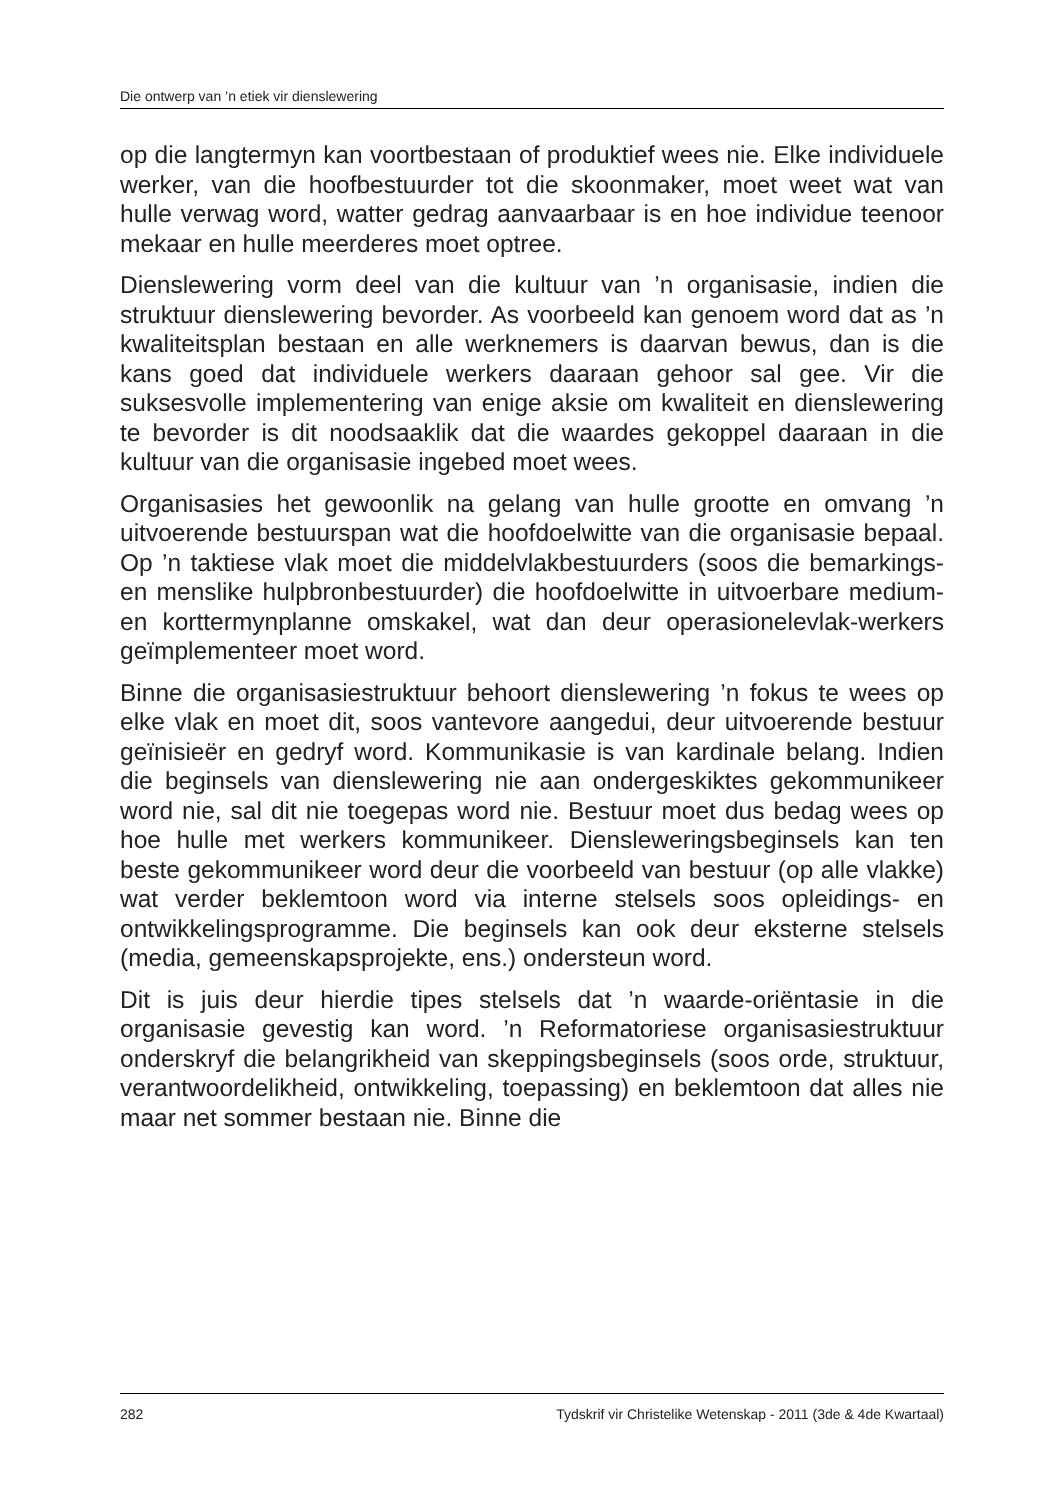Die ontwerp van ’n etiek vir dienslewering
op die langtermyn kan voortbestaan of produktief wees nie. Elke individuele werker, van die hoofbestuurder tot die skoonmaker, moet weet wat van hulle verwag word, watter gedrag aanvaarbaar is en hoe individue teenoor mekaar en hulle meerderes moet optree.
Dienslewering vorm deel van die kultuur van ’n organisasie, indien die struktuur dienslewering bevorder. As voorbeeld kan genoem word dat as ’n kwaliteitsplan bestaan en alle werknemers is daarvan bewus, dan is die kans goed dat individuele werkers daaraan gehoor sal gee. Vir die suksesvolle implementering van enige aksie om kwaliteit en dienslewering te bevorder is dit noodsaaklik dat die waardes gekoppel daaraan in die kultuur van die organisasie ingebed moet wees.
Organisasies het gewoonlik na gelang van hulle grootte en omvang ’n uitvoerende bestuurspan wat die hoofdoelwitte van die organisasie bepaal. Op ’n taktiese vlak moet die middelvlakbestuurders (soos die bemarkings- en menslike hulpbronbestuurder) die hoofdoelwitte in uitvoerbare medium- en korttermynplanne omskakel, wat dan deur operasionelevlak-werkers geïmplementeer moet word.
Binne die organisasiestruktuur behoort dienslewering ’n fokus te wees op elke vlak en moet dit, soos vantevore aangedui, deur uitvoerende bestuur geïnisieër en gedryf word. Kommunikasie is van kardinale belang. Indien die beginsels van dienslewering nie aan ondergeskiktes gekommunikeer word nie, sal dit nie toegepas word nie. Bestuur moet dus bedag wees op hoe hulle met werkers kommunikeer. Diensleweringsbeginsels kan ten beste gekommunikeer word deur die voorbeeld van bestuur (op alle vlakke) wat verder beklemtoon word via interne stelsels soos opleidings- en ontwikkelingsprogramme. Die beginsels kan ook deur eksterne stelsels (media, gemeenskapsprojekte, ens.) ondersteun word.
Dit is juis deur hierdie tipes stelsels dat ’n waarde-oriëntasie in die organisasie gevestig kan word. ’n Reformatoriese organisasiestruktuur onderskryf die belangrikheid van skeppingsbeginsels (soos orde, struktuur, verantwoordelikheid, ontwikkeling, toepassing) en beklemtoon dat alles nie maar net sommer bestaan nie. Binne die
282 Tydskrif vir Christelike Wetenskap - 2011 (3de & 4de Kwartaal)